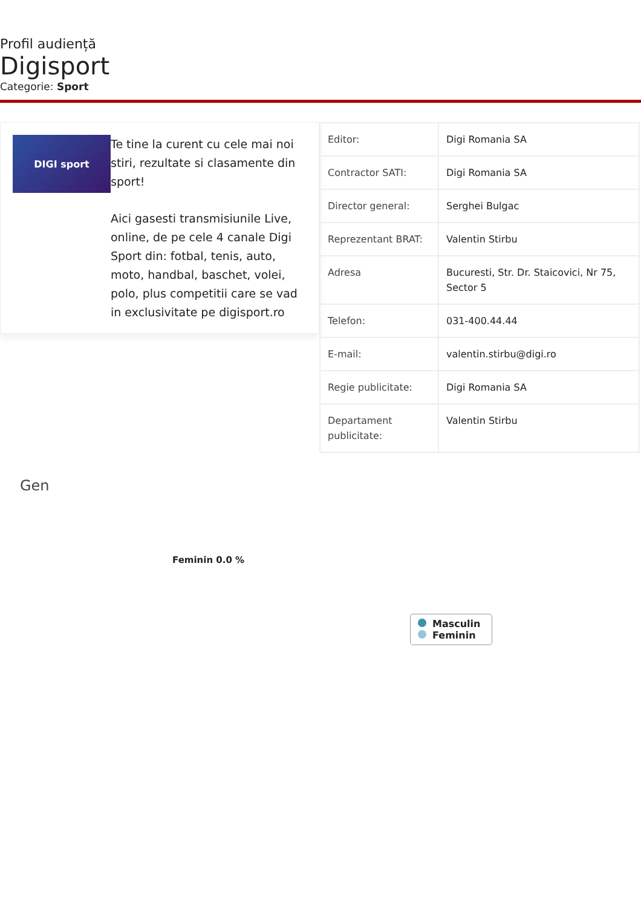Profil audiență
Digisport
Categorie: Sport
DIGI sport
Te tine la curent cu cele mai noi stiri, rezultate si clasamente din sport!
Aici gasesti transmisiunile Live, online, de pe cele 4 canale Digi Sport din: fotbal, tenis, auto, moto, handbal, baschet, volei, polo, plus competitii care se vad in exclusivitate pe digisport.ro
| Editor: | Digi Romania SA |
| Contractor SATI: | Digi Romania SA |
| Director general: | Serghei Bulgac |
| Reprezentant BRAT: | Valentin Stirbu |
| Adresa | Bucuresti, Str. Dr. Staicovici, Nr 75, Sector 5 |
| Telefon: | 031-400.44.44 |
| E-mail: | valentin.stirbu@digi.ro |
| Regie publicitate: | Digi Romania SA |
| Departament publicitate: | Valentin Stirbu |
Gen
Feminin 0.0 %
Masculin
Feminin